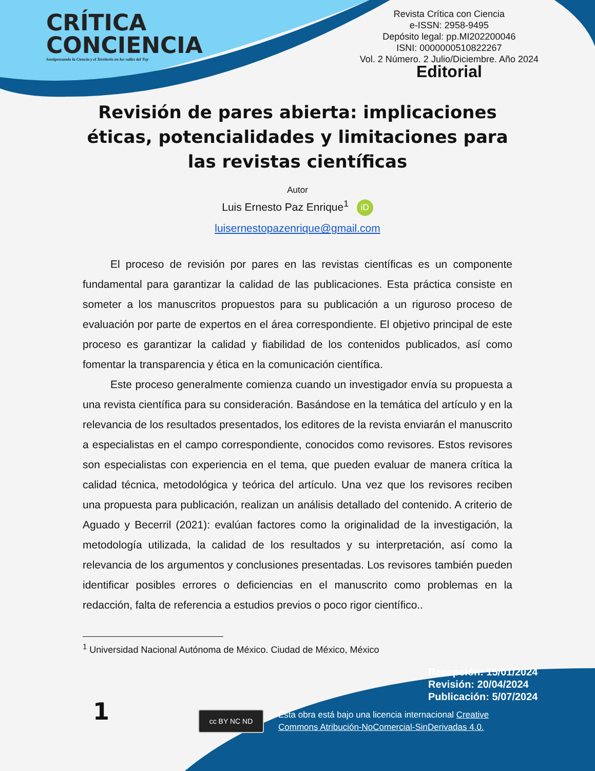CRÍTICA
CONCIENCIA
Sentipensando la Ciencia y el Territorio en los valles del Tuy
Revista Crítica con Ciencia
e-ISSN: 2958-9495
Depósito legal: pp.MI202200046
ISNI: 0000000510822267
Vol. 2 Número. 2 Julio/Diciembre. Año 2024
Editorial
Revisión de pares abierta: implicaciones éticas, potencialidades y limitaciones para las revistas científicas
Autor
Luis Ernesto Paz Enrique<sup>1</sup> iD
luisernestopazenrique@gmail.com
El proceso de revisión por pares en las revistas científicas es un componente fundamental para garantizar la calidad de las publicaciones. Esta práctica consiste en someter a los manuscritos propuestos para su publicación a un riguroso proceso de evaluación por parte de expertos en el área correspondiente. El objetivo principal de este proceso es garantizar la calidad y fiabilidad de los contenidos publicados, así como fomentar la transparencia y ética en la comunicación científica.
Este proceso generalmente comienza cuando un investigador envía su propuesta a una revista científica para su consideración. Basándose en la temática del artículo y en la relevancia de los resultados presentados, los editores de la revista enviarán el manuscrito a especialistas en el campo correspondiente, conocidos como revisores. Estos revisores son especialistas con experiencia en el tema, que pueden evaluar de manera crítica la calidad técnica, metodológica y teórica del artículo. Una vez que los revisores reciben una propuesta para publicación, realizan un análisis detallado del contenido. A criterio de Aguado y Becerril (2021): evalúan factores como la originalidad de la investigación, la metodología utilizada, la calidad de los resultados y su interpretación, así como la relevancia de los argumentos y conclusiones presentadas. Los revisores también pueden identificar posibles errores o deficiencias en el manuscrito como problemas en la redacción, falta de referencia a estudios previos o poco rigor científico..
<sup>1</sup> Universidad Nacional Autónoma de México. Ciudad de México, México
1
Recepción: 15/01/2024
Revisión: 20/04/2024
Publicación: 5/07/2024
cc BY NC ND
Esta obra está bajo una licencia internacional Creative
Commons Atribución-NoComercial-SinDerivadas 4.0.